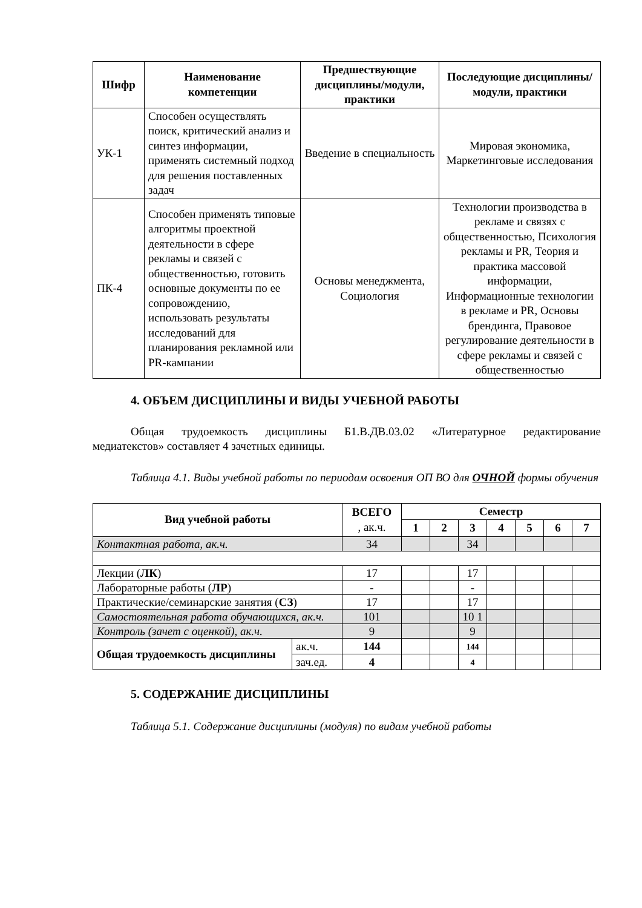| Шифр | Наименование компетенции | Предшествующие дисциплины/модули, практики | Последующие дисциплины/модули, практики |
| --- | --- | --- | --- |
| УК-1 | Способен осуществлять поиск, критический анализ и синтез информации, применять системный подход для решения поставленных задач | Введение в специальность | Мировая экономика, Маркетинговые исследования |
| ПК-4 | Способен применять типовые алгоритмы проектной деятельности в сфере рекламы и связей с общественностью, готовить основные документы по ее сопровождению, использовать результаты исследований для планирования рекламной или PR-кампании | Основы менеджмента, Социология | Технологии производства в рекламе и связях с общественностью, Психология рекламы и PR, Теория и практика массовой информации, Информационные технологии в рекламе и PR, Основы брендинга, Правовое регулирование деятельности в сфере рекламы и связей с общественностью |
4. ОБЪЕМ ДИСЦИПЛИНЫ И ВИДЫ УЧЕБНОЙ РАБОТЫ
Общая трудоемкость дисциплины Б1.В.ДВ.03.02 «Литературное редактирование медиатекстов» составляет 4 зачетных единицы.
Таблица 4.1. Виды учебной работы по периодам освоения ОП ВО для ОЧНОЙ формы обучения
| Вид учебной работы | | ВСЕГО , ак.ч. | Семестр | | | | | | |
| --- | --- | --- | --- | --- | --- | --- | --- | --- | --- |
| | | | 1 | 2 | 3 | 4 | 5 | 6 | 7 |
| Контактная работа, ак.ч. | | 34 | | | 34 | | | | |
| Лекции ( ЛК ) | | 17 | | | 17 | | | | |
| Лабораторные работы ( ЛР ) | | - | | | - | | | | |
| Практические/семинарские занятия ( СЗ ) | | 17 | | | 17 | | | | |
| Самостоятельная работа обучающихся, ак.ч. | | 101 | | | 10 1 | | | | |
| Контроль (зачет с оценкой), ак.ч. | | 9 | | | 9 | | | | |
| Общая трудоемкость дисциплины | ак.ч. | 144 | | | 144 | | | | |
| | зач.ед. | 4 | | | 4 | | | | |
5. СОДЕРЖАНИЕ ДИСЦИПЛИНЫ
Таблица 5.1. Содержание дисциплины (модуля) по видам учебной работы